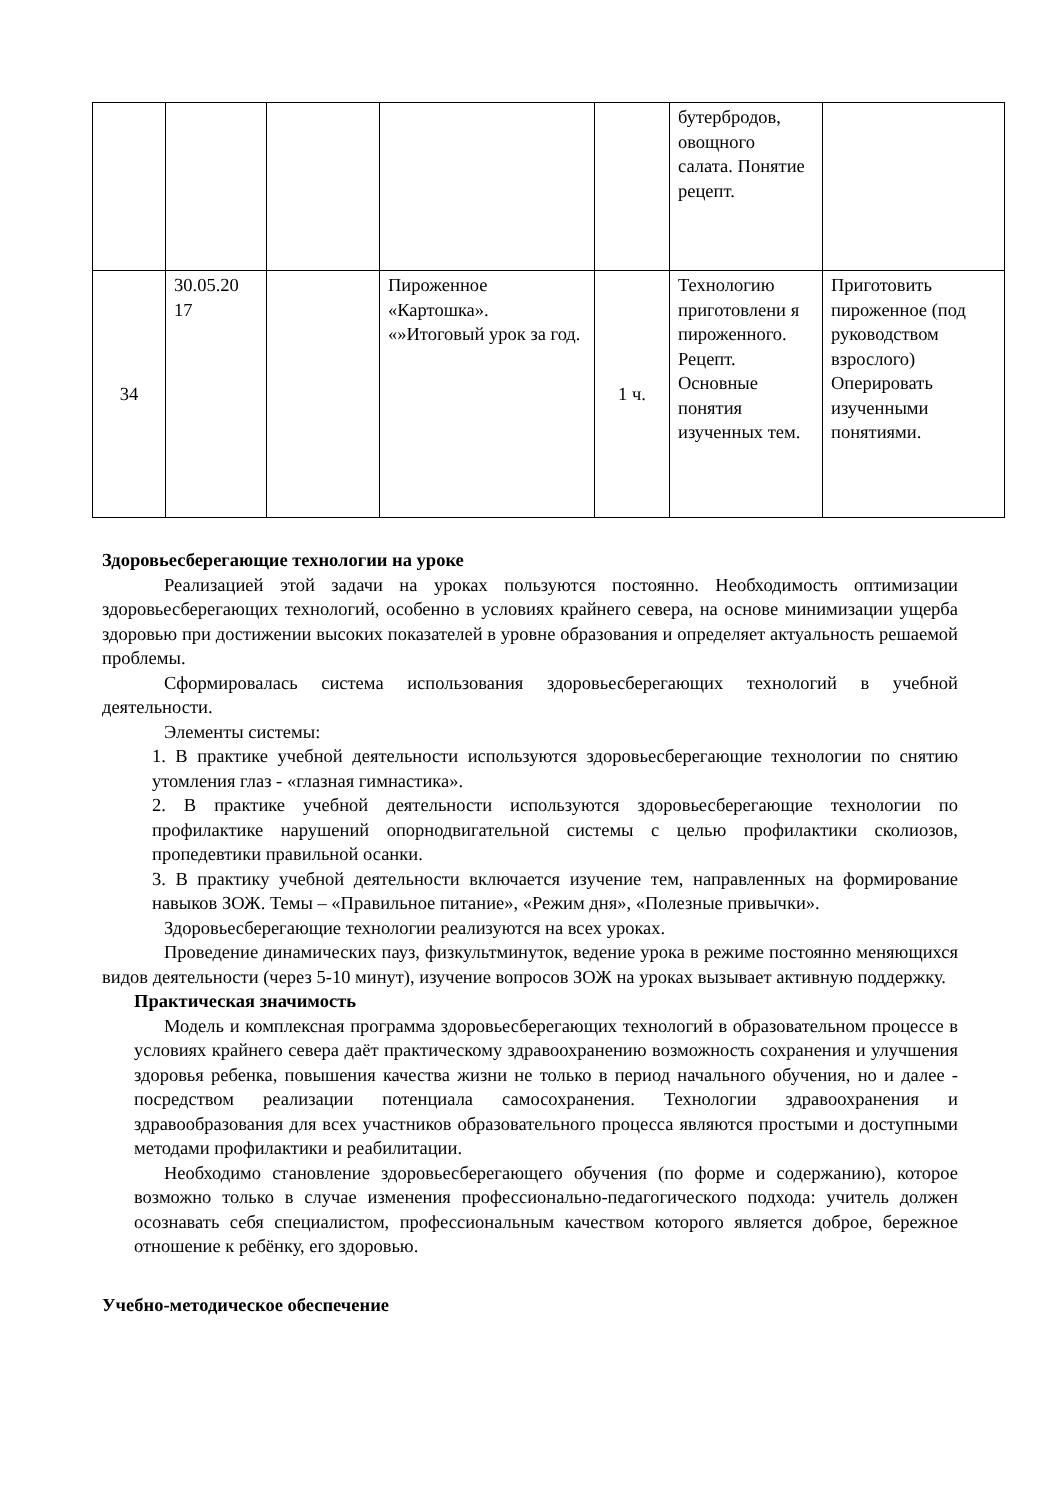| | | | | | бутербродов, овощного салата. Понятие рецепт. | |
| 34 | 30.05.20 17 | | Пироженное «Картошка». «»Итоговый урок за год. | 1 ч. | Технологию приготовлени я пироженного. Рецепт. Основные понятия изученных тем. | Приготовить пироженное (под руководством взрослого) Оперировать изученными понятиями. |
Здоровьесберегающие технологии на уроке
Реализацией этой задачи на уроках пользуются постоянно. Необходимость оптимизации здоровьесберегающих технологий, особенно в условиях крайнего севера, на основе минимизации ущерба здоровью при достижении высоких показателей в уровне образования и определяет актуальность решаемой проблемы.
Сформировалась система использования здоровьесберегающих технологий в учебной деятельности.
Элементы системы:
1. В практике учебной деятельности используются здоровьесберегающие технологии по снятию утомления глаз - «глазная гимнастика».
2. В практике учебной деятельности используются здоровьесберегающие технологии по профилактике нарушений опорнодвигательной системы с целью профилактики сколиозов, пропедевтики правильной осанки.
3. В практику учебной деятельности включается изучение тем, направленных на формирование навыков ЗОЖ. Темы – «Правильное питание», «Режим дня», «Полезные привычки».
Здоровьесберегающие технологии реализуются на всех уроках.
Проведение динамических пауз, физкультминуток, ведение урока в режиме постоянно меняющихся видов деятельности (через 5-10 минут), изучение вопросов ЗОЖ на уроках вызывает активную поддержку.
Практическая значимость
Модель и комплексная программа здоровьесберегающих технологий в образовательном процессе в условиях крайнего севера даёт практическому здравоохранению возможность сохранения и улучшения здоровья ребенка, повышения качества жизни не только в период начального обучения, но и далее - посредством реализации потенциала самосохранения. Технологии здравоохранения и здравообразования для всех участников образовательного процесса являются простыми и доступными методами профилактики и реабилитации.
Необходимо становление здоровьесберегающего обучения (по форме и содержанию), которое возможно только в случае изменения профессионально-педагогического подхода: учитель должен осознавать себя специалистом, профессиональным качеством которого является доброе, бережное отношение к ребёнку, его здоровью.
Учебно-методическое обеспечение